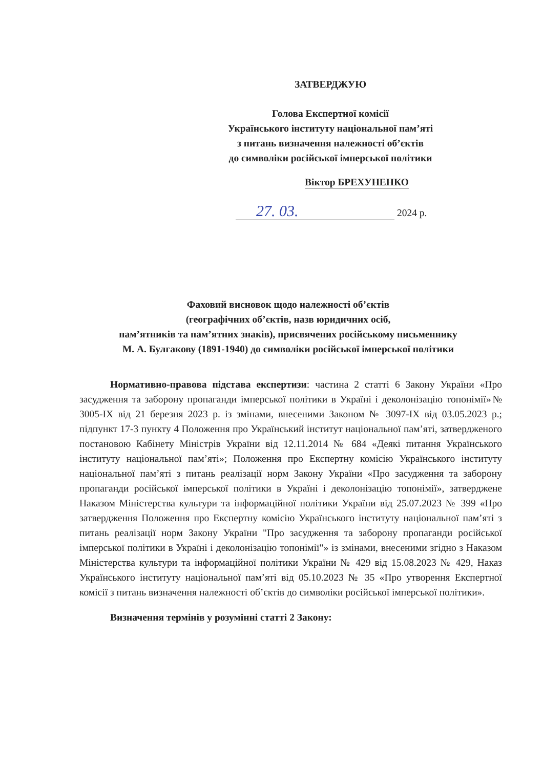ЗАТВЕРДЖУЮ
Голова Експертної комісії
Українського інституту національної пам’яті
з питань визначення належності об’єктів
до символіки російської імперської політики
Віктор БРЕХУНЕНКО
27. 03. 2024 р.
Фаховий висновок щодо належності об’єктів
(географічних об’єктів, назв юридичних осіб,
пам’ятників та пам’ятних знаків), присвячених російському письменнику
М. А. Булгакову (1891-1940) до символіки російської імперської політики
Нормативно-правова підстава експертизи: частина 2 статті 6 Закону України «Про засудження та заборону пропаганди імперської політики в Україні і деколонізацію топонімії»№ 3005-IX від 21 березня 2023 р. із змінами, внесеними Законом № 3097-IX від 03.05.2023 р.; підпункт 17-3 пункту 4 Положення про Український інститут національної пам’яті, затвердженого постановою Кабінету Міністрів України від 12.11.2014 № 684 «Деякі питання Українського інституту національної пам’яті»; Положення про Експертну комісію Українського інституту національної пам’яті з питань реалізації норм Закону України «Про засудження та заборону пропаганди російської імперської політики в Україні і деколонізацію топонімії», затверджене Наказом Міністерства культури та інформаційної політики України від 25.07.2023 № 399 «Про затвердження Положення про Експертну комісію Українського інституту національної пам’яті з питань реалізації норм Закону України "Про засудження та заборону пропаганди російської імперської політики в Україні і деколонізацію топонімії"» із змінами, внесеними згідно з Наказом Міністерства культури та інформаційної політики України № 429 від 15.08.2023 № 429, Наказ Українського інституту національної пам’яті від 05.10.2023 № 35 «Про утворення Експертної комісії з питань визначення належності об’єктів до символіки російської імперської політики».
Визначення термінів у розумінні статті 2 Закону: